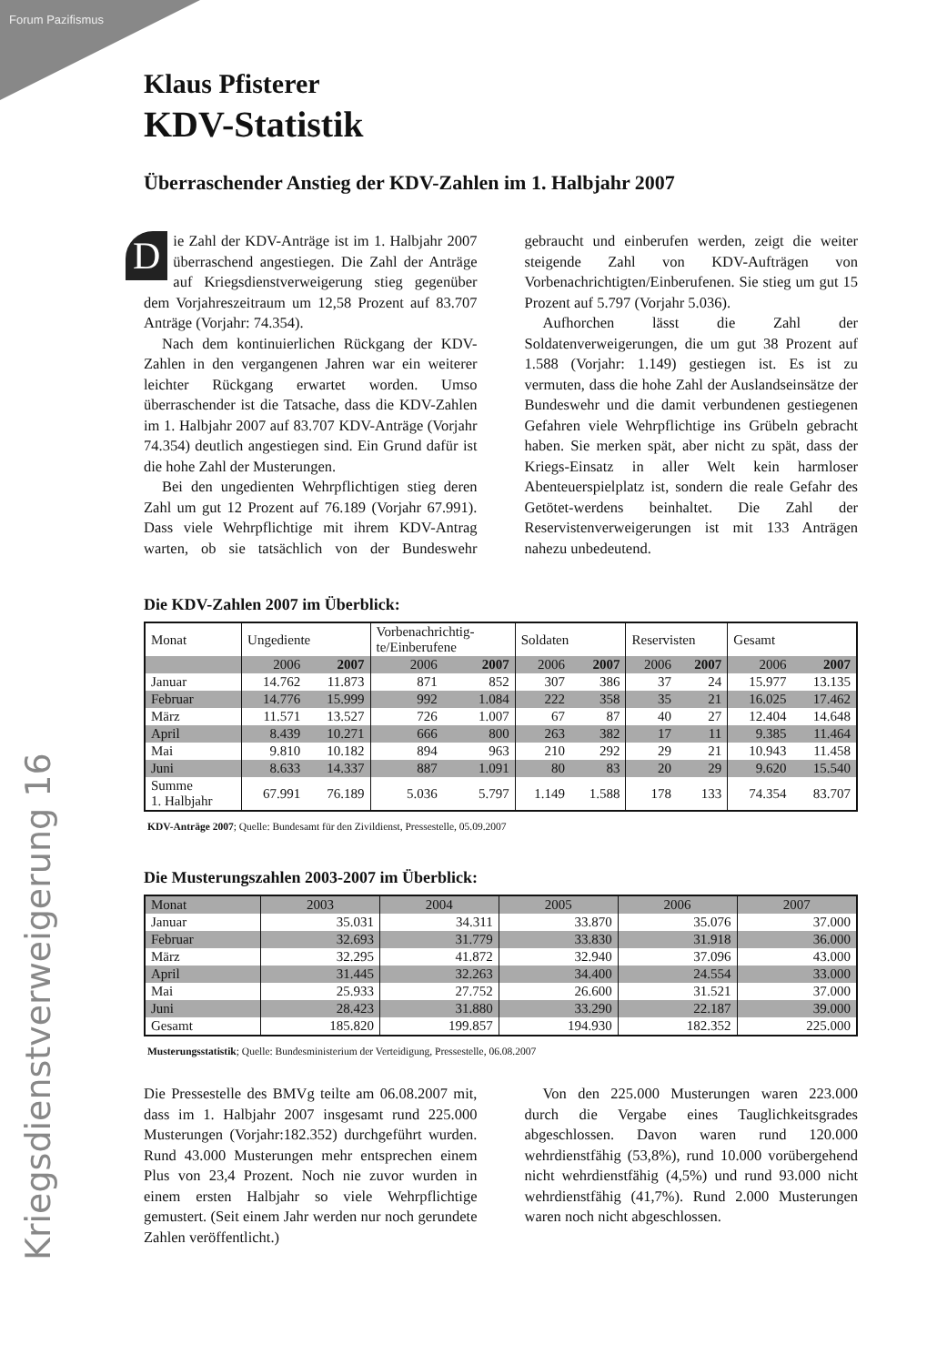Forum Pazifismus
Kriegsdienstverweigerung 16
Klaus Pfisterer
KDV-Statistik
Überraschender Anstieg der KDV-Zahlen im 1. Halbjahr 2007
Die Zahl der KDV-Anträge ist im 1. Halbjahr 2007 überraschend angestiegen. Die Zahl der Anträge auf Kriegsdienstverweigerung stieg gegenüber dem Vorjahreszeitraum um 12,58 Prozent auf 83.707 Anträge (Vorjahr: 74.354).
Nach dem kontinuierlichen Rückgang der KDV-Zahlen in den vergangenen Jahren war ein weiterer leichter Rückgang erwartet worden. Umso überraschender ist die Tatsache, dass die KDV-Zahlen im 1. Halbjahr 2007 auf 83.707 KDV-Anträge (Vorjahr 74.354) deutlich angestiegen sind. Ein Grund dafür ist die hohe Zahl der Musterungen.
Bei den ungedienten Wehrpflichtigen stieg deren Zahl um gut 12 Prozent auf 76.189 (Vorjahr 67.991). Dass viele Wehrpflichtige mit ihrem KDV-Antrag warten, ob sie tatsächlich von der Bundeswehr gebraucht und einberufen werden, zeigt die weiter steigende Zahl von KDV-Aufträgen von Vorbenachrichtigten/Einberufenen. Sie stieg um gut 15 Prozent auf 5.797 (Vorjahr 5.036).
Aufhorchen lässt die Zahl der Soldatenverweigerungen, die um gut 38 Prozent auf 1.588 (Vorjahr: 1.149) gestiegen ist. Es ist zu vermuten, dass die hohe Zahl der Auslandseinsätze der Bundeswehr und die damit verbundenen gestiegenen Gefahren viele Wehrpflichtige ins Grübeln gebracht haben. Sie merken spät, aber nicht zu spät, dass der Kriegs-Einsatz in aller Welt kein harmloser Abenteuerspielplatz ist, sondern die reale Gefahr des Getötet-werdens beinhaltet. Die Zahl der Reservistenverweigerungen ist mit 133 Anträgen nahezu unbedeutend.
Die KDV-Zahlen 2007 im Überblick:
| Monat | Ungediente | | Vorbenachrichtig- te/Einberufene | | Soldaten | | Reservisten | | Gesamt | |
| --- | --- | --- | --- | --- | --- | --- | --- | --- | --- | --- |
| | 2006 | 2007 | 2006 | 2007 | 2006 | 2007 | 2006 | 2007 | 2006 | 2007 |
| Januar | 14.762 | 11.873 | 871 | 852 | 307 | 386 | 37 | 24 | 15.977 | 13.135 |
| Februar | 14.776 | 15.999 | 992 | 1.084 | 222 | 358 | 35 | 21 | 16.025 | 17.462 |
| März | 11.571 | 13.527 | 726 | 1.007 | 67 | 87 | 40 | 27 | 12.404 | 14.648 |
| April | 8.439 | 10.271 | 666 | 800 | 263 | 382 | 17 | 11 | 9.385 | 11.464 |
| Mai | 9.810 | 10.182 | 894 | 963 | 210 | 292 | 29 | 21 | 10.943 | 11.458 |
| Juni | 8.633 | 14.337 | 887 | 1.091 | 80 | 83 | 20 | 29 | 9.620 | 15.540 |
| Summe 1. Halbjahr | 67.991 | 76.189 | 5.036 | 5.797 | 1.149 | 1.588 | 178 | 133 | 74.354 | 83.707 |
KDV-Anträge 2007; Quelle: Bundesamt für den Zivildienst, Pressestelle, 05.09.2007
Die Musterungszahlen 2003-2007 im Überblick:
| Monat | 2003 | 2004 | 2005 | 2006 | 2007 |
| --- | --- | --- | --- | --- | --- |
| Januar | 35.031 | 34.311 | 33.870 | 35.076 | 37.000 |
| Februar | 32.693 | 31.779 | 33.830 | 31.918 | 36.000 |
| März | 32.295 | 41.872 | 32.940 | 37.096 | 43.000 |
| April | 31.445 | 32.263 | 34.400 | 24.554 | 33.000 |
| Mai | 25.933 | 27.752 | 26.600 | 31.521 | 37.000 |
| Juni | 28.423 | 31.880 | 33.290 | 22.187 | 39.000 |
| Gesamt | 185.820 | 199.857 | 194.930 | 182.352 | 225.000 |
Musterungsstatistik; Quelle: Bundesministerium der Verteidigung, Pressestelle, 06.08.2007
Die Pressestelle des BMVg teilte am 06.08.2007 mit, dass im 1. Halbjahr 2007 insgesamt rund 225.000 Musterungen (Vorjahr:182.352) durchgeführt wurden. Rund 43.000 Musterungen mehr entsprechen einem Plus von 23,4 Prozent. Noch nie zuvor wurden in einem ersten Halbjahr so viele Wehrpflichtige gemustert. (Seit einem Jahr werden nur noch gerundete Zahlen veröffentlicht.)
Von den 225.000 Musterungen waren 223.000 durch die Vergabe eines Tauglichkeitsgrades abgeschlossen. Davon waren rund 120.000 wehrdienstfähig (53,8%), rund 10.000 vorübergehend nicht wehrdienstfähig (4,5%) und rund 93.000 nicht wehrdienstfähig (41,7%). Rund 2.000 Musterungen waren noch nicht abgeschlossen.